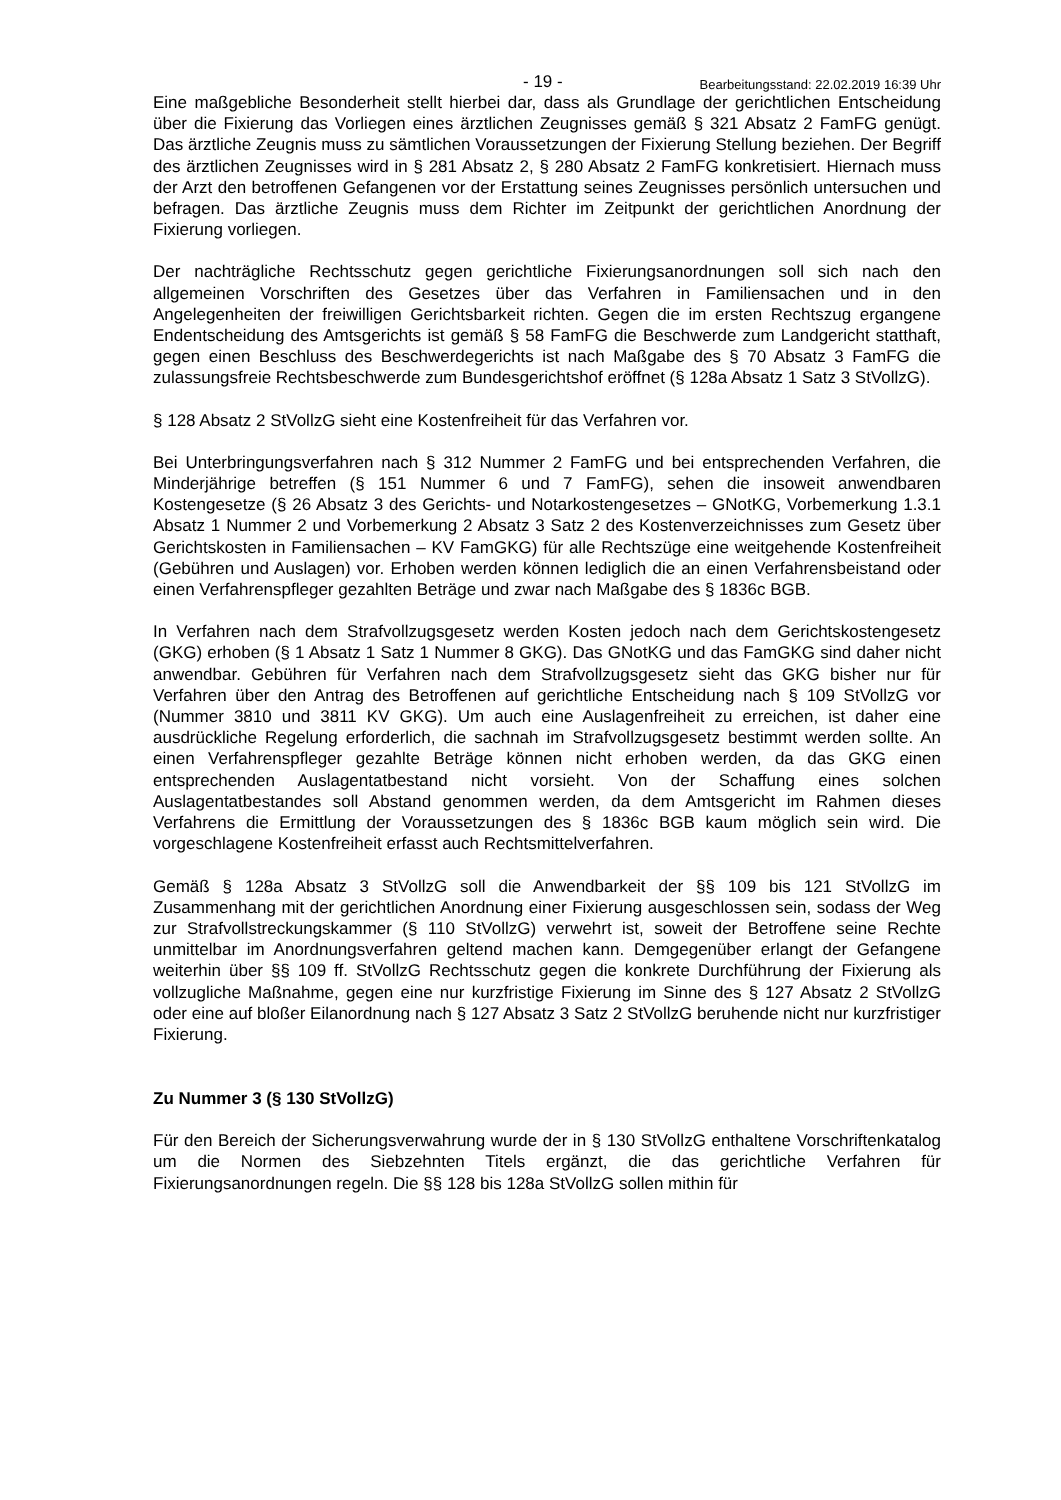- 19 - Bearbeitungsstand: 22.02.2019 16:39 Uhr
Eine maßgebliche Besonderheit stellt hierbei dar, dass als Grundlage der gerichtlichen Entscheidung über die Fixierung das Vorliegen eines ärztlichen Zeugnisses gemäß § 321 Absatz 2 FamFG genügt. Das ärztliche Zeugnis muss zu sämtlichen Voraussetzungen der Fixierung Stellung beziehen. Der Begriff des ärztlichen Zeugnisses wird in § 281 Absatz 2, § 280 Absatz 2 FamFG konkretisiert. Hiernach muss der Arzt den betroffenen Gefangenen vor der Erstattung seines Zeugnisses persönlich untersuchen und befragen. Das ärztliche Zeugnis muss dem Richter im Zeitpunkt der gerichtlichen Anordnung der Fixierung vorliegen.
Der nachträgliche Rechtsschutz gegen gerichtliche Fixierungsanordnungen soll sich nach den allgemeinen Vorschriften des Gesetzes über das Verfahren in Familiensachen und in den Angelegenheiten der freiwilligen Gerichtsbarkeit richten. Gegen die im ersten Rechtszug ergangene Endentscheidung des Amtsgerichts ist gemäß § 58 FamFG die Beschwerde zum Landgericht statthaft, gegen einen Beschluss des Beschwerdegerichts ist nach Maßgabe des § 70 Absatz 3 FamFG die zulassungsfreie Rechtsbeschwerde zum Bundesgerichtshof eröffnet (§ 128a Absatz 1 Satz 3 StVollzG).
§ 128 Absatz 2 StVollzG sieht eine Kostenfreiheit für das Verfahren vor.
Bei Unterbringungsverfahren nach § 312 Nummer 2 FamFG und bei entsprechenden Verfahren, die Minderjährige betreffen (§ 151 Nummer 6 und 7 FamFG), sehen die insoweit anwendbaren Kostengesetze (§ 26 Absatz 3 des Gerichts- und Notarkostengesetzes – GNotKG, Vorbemerkung 1.3.1 Absatz 1 Nummer 2 und Vorbemerkung 2 Absatz 3 Satz 2 des Kostenverzeichnisses zum Gesetz über Gerichtskosten in Familiensachen – KV FamGKG) für alle Rechtszüge eine weitgehende Kostenfreiheit (Gebühren und Auslagen) vor. Erhoben werden können lediglich die an einen Verfahrensbeistand oder einen Verfahrenspfleger gezahlten Beträge und zwar nach Maßgabe des § 1836c BGB.
In Verfahren nach dem Strafvollzugsgesetz werden Kosten jedoch nach dem Gerichtskostengesetz (GKG) erhoben (§ 1 Absatz 1 Satz 1 Nummer 8 GKG). Das GNotKG und das FamGKG sind daher nicht anwendbar. Gebühren für Verfahren nach dem Strafvollzugsgesetz sieht das GKG bisher nur für Verfahren über den Antrag des Betroffenen auf gerichtliche Entscheidung nach § 109 StVollzG vor (Nummer 3810 und 3811 KV GKG). Um auch eine Auslagenfreiheit zu erreichen, ist daher eine ausdrückliche Regelung erforderlich, die sachnah im Strafvollzugsgesetz bestimmt werden sollte. An einen Verfahrenspfleger gezahlte Beträge können nicht erhoben werden, da das GKG einen entsprechenden Auslagentatbestand nicht vorsieht. Von der Schaffung eines solchen Auslagentatbestandes soll Abstand genommen werden, da dem Amtsgericht im Rahmen dieses Verfahrens die Ermittlung der Voraussetzungen des § 1836c BGB kaum möglich sein wird. Die vorgeschlagene Kostenfreiheit erfasst auch Rechtsmittelverfahren.
Gemäß § 128a Absatz 3 StVollzG soll die Anwendbarkeit der §§ 109 bis 121 StVollzG im Zusammenhang mit der gerichtlichen Anordnung einer Fixierung ausgeschlossen sein, sodass der Weg zur Strafvollstreckungskammer (§ 110 StVollzG) verwehrt ist, soweit der Betroffene seine Rechte unmittelbar im Anordnungsverfahren geltend machen kann. Demgegenüber erlangt der Gefangene weiterhin über §§ 109 ff. StVollzG Rechtsschutz gegen die konkrete Durchführung der Fixierung als vollzugliche Maßnahme, gegen eine nur kurzfristige Fixierung im Sinne des § 127 Absatz 2 StVollzG oder eine auf bloßer Eilanordnung nach § 127 Absatz 3 Satz 2 StVollzG beruhende nicht nur kurzfristiger Fixierung.
Zu Nummer 3 (§ 130 StVollzG)
Für den Bereich der Sicherungsverwahrung wurde der in § 130 StVollzG enthaltene Vorschriftenkatalog um die Normen des Siebzehnten Titels ergänzt, die das gerichtliche Verfahren für Fixierungsanordnungen regeln. Die §§ 128 bis 128a StVollzG sollen mithin für